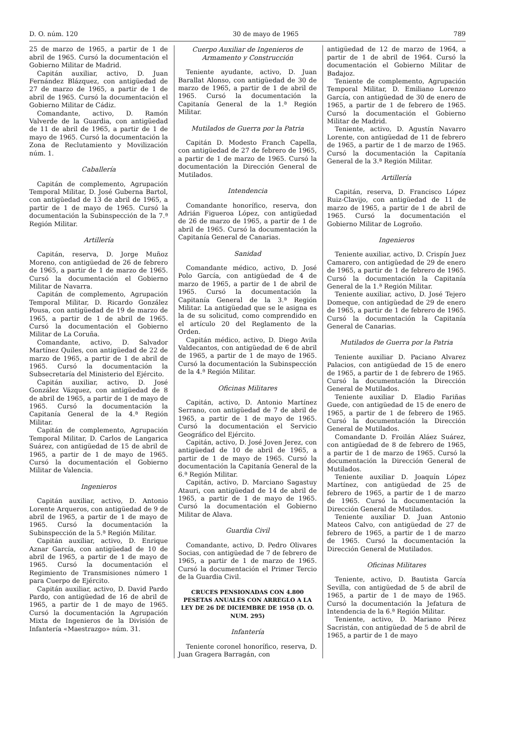D. O. núm. 120 30 de mayo de 1965 789
25 de marzo de 1965, a partir de 1 de abril de 1965. Cursó la documentación el Gobierno Militar de Madrid.
Capitán auxiliar, activo, D. Juan Fernández Blázquez, con antigüedad de 27 de marzo de 1965, a partir de 1 de abril de 1965. Cursó la documentación el Gobierno Militar de Cádiz.
Comandante, activo, D. Ramón Valverde de la Guardia, con antigüedad de 11 de abril de 1965, a partir de 1 de mayo de 1965. Cursó la documentación la Zona de Reclutamiento y Movilización núm. 1.
Caballería
Capitán de complemento, Agrupación Temporal Militar, D. José Guberna Bartol, con antigüedad de 13 de abril de 1965, a partir de 1 de mayo de 1965. Cursó la documentación la Subinspección de la 7.ª Región Militar.
Artillería
Capitán, reserva, D. Jorge Muñoz Moreno, con antigüedad de 26 de febrero de 1965, a partir de 1 de marzo de 1965. Cursó la documentación el Gobierno Militar de Navarra.
Capitán de complemento, Agrupación Temporal Militar, D. Ricardo González Pousa, con antigüedad de 19 de marzo de 1965, a partir de 1 de abril de 1965. Cursó la documentación el Gobierno Militar de La Coruña.
Comandante, activo, D. Salvador Martínez Quiles, con antigüedad de 22 de marzo de 1965, a partir de 1 de abril de 1965. Cursó la documentación la Subsecretaría del Ministerio del Ejército.
Capitán auxiliar, activo, D. José González Vázquez, con antigüedad de 8 de abril de 1965, a partir de 1 de mayo de 1965. Cursó la documentación la Capitanía General de la 4.ª Región Militar.
Capitán de complemento, Agrupación Temporal Militar, D. Carlos de Langarica Suárez, con antigüedad de 15 de abril de 1965, a partir de 1 de mayo de 1965. Cursó la documentación el Gobierno Militar de Valencia.
Ingenieros
Capitán auxiliar, activo, D. Antonio Lorente Arqueros, con antigüedad de 9 de abril de 1965, a partir de 1 de mayo de 1965. Cursó la documentación la Subinspección de la 5.ª Región Militar.
Capitán auxiliar, activo, D. Enrique Aznar García, con antigüedad de 10 de abril de 1965, a partir de 1 de mayo de 1965. Cursó la documentación el Regimiento de Transmisiones número 1 para Cuerpo de Ejército.
Capitán auxiliar, activo, D. David Pardo Pardo, con antigüedad de 16 de abril de 1965, a partir de 1 de mayo de 1965. Cursó la documentación la Agrupación Mixta de Ingenieros de la División de Infantería «Maestrazgo» núm. 31.
Cuerpo Auxiliar de Ingenieros de Armamento y Construcción
Teniente ayudante, activo, D. Juan Barallat Alonso, con antigüedad de 30 de marzo de 1965, a partir de 1 de abril de 1965. Cursó la documentación la Capitanía General de la 1.ª Región Militar.
Mutilados de Guerra por la Patria
Capitán D. Modesto Franch Capella, con antigüedad de 27 de febrero de 1965, a partir de 1 de marzo de 1965. Cursó la documentación la Dirección General de Mutilados.
Intendencia
Comandante honorífico, reserva, don Adrián Figueroa López, con antigüedad de 26 de marzo de 1965, a partir de 1 de abril de 1965. Cursó la documentación la Capitanía General de Canarias.
Sanidad
Comandante médico, activo, D. José Polo García, con antigüedad de 4 de marzo de 1965, a partir de 1 de abril de 1965. Cursó la documentación la Capitanía General de la 3.ª Región Militar. La antigüedad que se le asigna es la de su solicitud, como comprendido en el artículo 20 del Reglamento de la Orden.
Capitán médico, activo, D. Diego Avila Valdecantos, con antigüedad de 6 de abril de 1965, a partir de 1 de mayo de 1965. Cursó la documentación la Subinspección de la 4.ª Región Militar.
Oficinas Militares
Capitán, activo, D. Antonio Martínez Serrano, con antigüedad de 7 de abril de 1965, a partir de 1 de mayo de 1965. Cursó la documentación el Servicio Geográfico del Ejército.
Capitán, activo, D. José Joven Jerez, con antigüedad de 10 de abril de 1965, a partir de 1 de mayo de 1965. Cursó la documentación la Capitanía General de la 6.ª Región Militar.
Capitán, activo, D. Marciano Sagastuy Atauri, con antigüedad de 14 de abril de 1965, a partir de 1 de mayo de 1965. Cursó la documentación el Gobierno Militar de Alava.
Guardia Civil
Comandante, activo, D. Pedro Olivares Socias, con antigüedad de 7 de febrero de 1965, a partir de 1 de marzo de 1965. Cursó la documentación el Primer Tercio de la Guardia Civil.
CRUCES PENSIONADAS CON 4.800 PESETAS ANUALES CON ARREGLO A LA LEY DE 26 DE DICIEMBRE DE 1958 (D. O. NUM. 295)
Infantería
Teniente coronel honorífico, reserva, D. Juan Gragera Barragán, con
antigüedad de 12 de marzo de 1964, a partir de 1 de abril de 1964. Cursó la documentación el Gobierno Militar de Badajoz.
Teniente de complemento, Agrupación Temporal Militar, D. Emiliano Lorenzo García, con antigüedad de 30 de enero de 1965, a partir de 1 de febrero de 1965. Cursó la documentación el Gobierno Militar de Madrid.
Teniente, activo, D. Agustín Navarro Lorente, con antigüedad de 11 de febrero de 1965, a partir de 1 de marzo de 1965. Cursó la documentación la Capitanía General de la 3.ª Región Militar.
Artillería
Capitán, reserva, D. Francisco López Ruiz-Clavijo, con antigüedad de 11 de marzo de 1965, a partir de 1 de abril de 1965. Cursó la documentación el Gobierno Militar de Logroño.
Ingenieros
Teniente auxiliar, activo, D. Crispín Juez Camarero, con antigüedad de 29 de enero de 1965, a partir de 1 de febrero de 1965. Cursó la documentación la Capitanía General de la 1.ª Región Militar.
Teniente auxiliar, activo, D. José Tejero Domeque, con antigüedad de 29 de enero de 1965, a partir de 1 de febrero de 1965. Cursó la documentación la Capitanía General de Canarias.
Mutilados de Guerra por la Patria
Teniente auxiliar D. Paciano Alvarez Palacios, con antigüedad de 15 de enero de 1965, a partir de 1 de febrero de 1965. Cursó la documentación la Dirección General de Mutilados.
Teniente auxiliar D. Eladio Fariñas Guede, con antigüedad de 15 de enero de 1965, a partir de 1 de febrero de 1965. Cursó la documentación la Dirección General de Mutilados.
Comandante D. Froilán Aláez Suárez, con antigüedad de 8 de febrero de 1965, a partir de 1 de marzo de 1965. Cursó la documentación la Dirección General de Mutilados.
Teniente auxiliar D. Joaquín López Martínez, con antigüedad de 25 de febrero de 1965, a partir de 1 de marzo de 1965. Cursó la documentación la Dirección General de Mutilados.
Teniente auxiliar D. Juan Antonio Mateos Calvo, con antigüedad de 27 de febrero de 1965, a partir de 1 de marzo de 1965. Cursó la documentación la Dirección General de Mutilados.
Oficinas Militares
Teniente, activo, D. Bautista García Sevilla, con antigüedad de 5 de abril de 1965, a partir de 1 de mayo de 1965. Cursó la documentación la Jefatura de Intendencia de la 6.ª Región Militar.
Teniente, activo, D. Mariano Pérez Sacristán, con antigüedad de 5 de abril de 1965, a partir de 1 de mayo